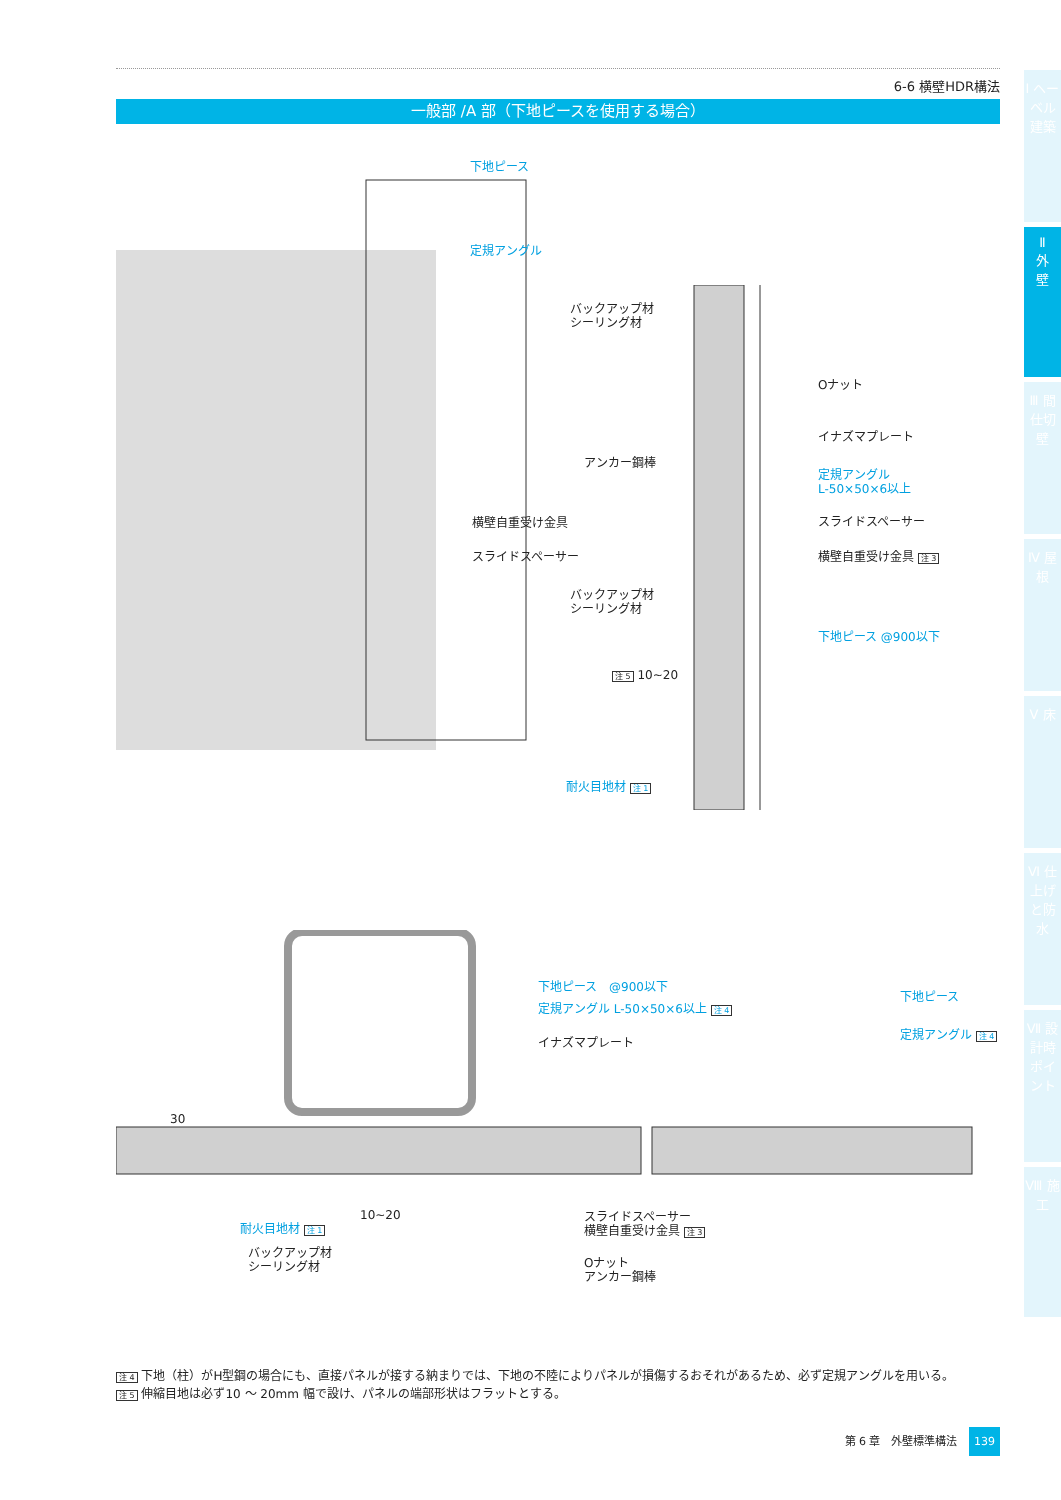6-6 横壁HDR構法
一般部 /A 部（下地ピースを使用する場合）
Ⅰ ヘーベル建築
Ⅱ
外
壁
Ⅲ 間仕切壁
Ⅳ 屋根
Ⅴ 床
Ⅵ 仕上げと防水
Ⅶ 設計時ポイント
Ⅷ 施工
下地ピース
定規アングル
横壁自重受け金具
スライドスペーサー
バックアップ材
シーリング材
アンカー鋼棒
バックアップ材
シーリング材
注 5 10~20
耐火目地材 注 1
Oナット
イナズマプレート
定規アングル
L-50×50×6以上
スライドスペーサー
横壁自重受け金具 注 3
下地ピース @900以下
下地ピース　@900以下
定規アングル L-50×50×6以上 注 4
イナズマプレート
下地ピース
定規アングル 注 4
30
10~20
耐火目地材 注 1
バックアップ材
シーリング材
スライドスペーサー
横壁自重受け金具 注 3
Oナット
アンカー鋼棒
注 4 下地（柱）がH型鋼の場合にも、直接パネルが接する納まりでは、下地の不陸によりパネルが損傷するおそれがあるため、必ず定規アングルを用いる。
注 5 伸縮目地は必ず10 ～ 20mm 幅で設け、パネルの端部形状はフラットとする。
第 6 章　外壁標準構法 139